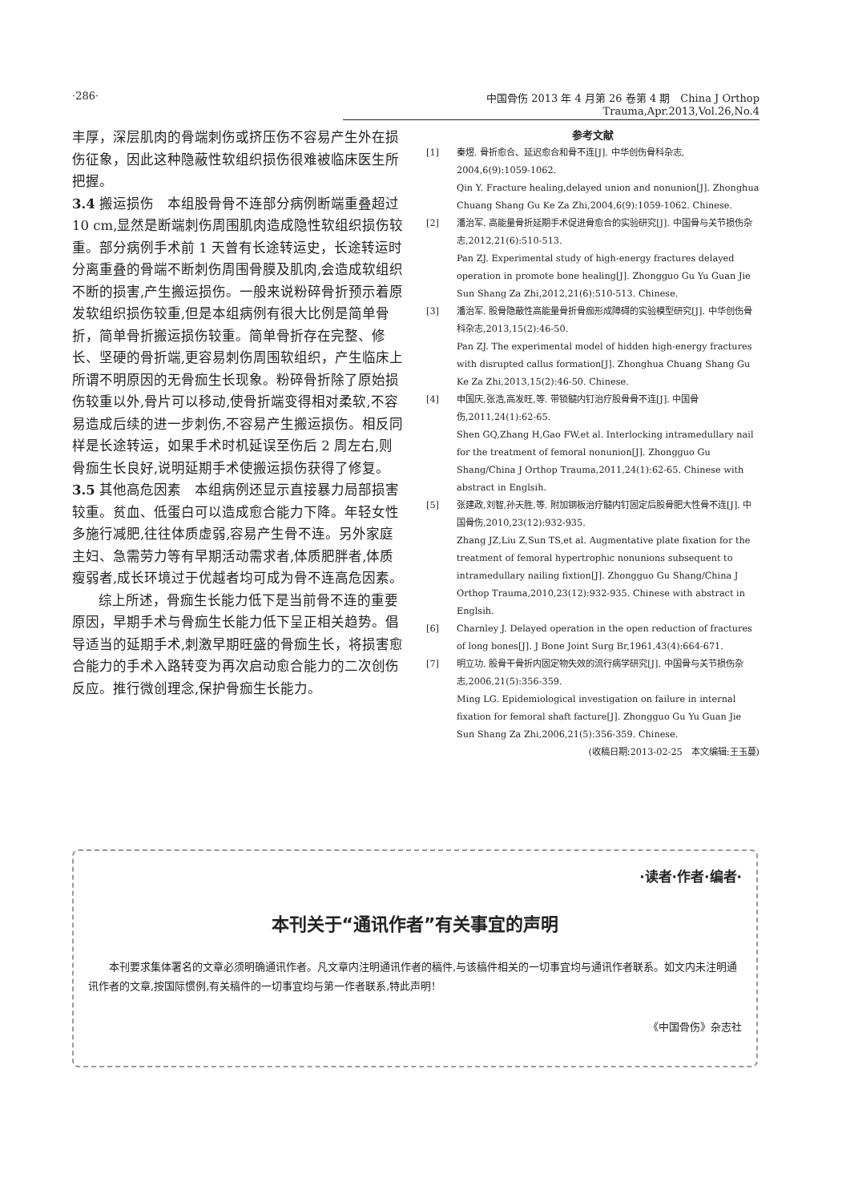·286· 中国骨伤 2013 年 4 月第 26 卷第 4 期　China J Orthop Trauma,Apr.2013,Vol.26,No.4
丰厚，深层肌肉的骨端刺伤或挤压伤不容易产生外在损伤征象，因此这种隐蔽性软组织损伤很难被临床医生所把握。
3.4 搬运损伤　本组股骨骨不连部分病例断端重叠超过 10 cm,显然是断端刺伤周围肌肉造成隐性软组织损伤较重。部分病例手术前 1 天曾有长途转运史，长途转运时分离重叠的骨端不断刺伤周围骨膜及肌肉,会造成软组织不断的损害,产生搬运损伤。一般来说粉碎骨折预示着原发软组织损伤较重,但是本组病例有很大比例是简单骨折，简单骨折搬运损伤较重。简单骨折存在完整、修长、坚硬的骨折端,更容易刺伤周围软组织，产生临床上所谓不明原因的无骨痂生长现象。粉碎骨折除了原始损伤较重以外,骨片可以移动,使骨折端变得相对柔软,不容易造成后续的进一步刺伤,不容易产生搬运损伤。相反同样是长途转运，如果手术时机延误至伤后 2 周左右,则骨痂生长良好,说明延期手术使搬运损伤获得了修复。
3.5 其他高危因素　本组病例还显示直接暴力局部损害较重。贫血、低蛋白可以造成愈合能力下降。年轻女性多施行减肥,往往体质虚弱,容易产生骨不连。另外家庭主妇、急需劳力等有早期活动需求者,体质肥胖者,体质瘦弱者,成长环境过于优越者均可成为骨不连高危因素。
综上所述，骨痂生长能力低下是当前骨不连的重要原因，早期手术与骨痂生长能力低下呈正相关趋势。倡导适当的延期手术,刺激早期旺盛的骨痂生长，将损害愈合能力的手术入路转变为再次启动愈合能力的二次创伤反应。推行微创理念,保护骨痂生长能力。
参考文献
[1] 秦煜. 骨折愈合、延迟愈合和骨不连[J]. 中华创伤骨科杂志, 2004,6(9):1059-1062.
Qin Y. Fracture healing,delayed union and nonunion[J]. Zhonghua Chuang Shang Gu Ke Za Zhi,2004,6(9):1059-1062. Chinese.
[2] 潘治军. 高能量骨折延期手术促进骨愈合的实验研究[J]. 中国骨与关节损伤杂志,2012,21(6):510-513.
Pan ZJ. Experimental study of high-energy fractures delayed operation in promote bone healing[J]. Zhongguo Gu Yu Guan Jie Sun Shang Za Zhi,2012,21(6):510-513. Chinese.
[3] 潘治军. 股骨隐蔽性高能量骨折骨痂形成障碍的实验模型研究[J]. 中华创伤骨科杂志,2013,15(2):46-50.
Pan ZJ. The experimental model of hidden high-energy fractures with disrupted callus formation[J]. Zhonghua Chuang Shang Gu Ke Za Zhi,2013,15(2):46-50. Chinese.
[4] 申国庆,张浩,高发旺,等. 带锁髓内钉治疗股骨骨不连[J]. 中国骨伤,2011,24(1):62-65.
Shen GQ,Zhang H,Gao FW,et al. Interlocking intramedullary nail for the treatment of femoral nonunion[J]. Zhongguo Gu Shang/China J Orthop Trauma,2011,24(1):62-65. Chinese with abstract in Englsih.
[5] 张建政,刘智,孙天胜,等. 附加钢板治疗髓内钉固定后股骨肥大性骨不连[J]. 中国骨伤,2010,23(12):932-935.
Zhang JZ,Liu Z,Sun TS,et al. Augmentative plate fixation for the treatment of femoral hypertrophic nonunions subsequent to intramedullary nailing fixtion[J]. Zhongguo Gu Shang/China J Orthop Trauma,2010,23(12):932-935. Chinese with abstract in Englsih.
[6] Charnley J. Delayed operation in the open reduction of fractures of long bones[J]. J Bone Joint Surg Br,1961,43(4):664-671.
[7] 明立功. 股骨干骨折内固定物失效的流行病学研究[J]. 中国骨与关节损伤杂志,2006,21(5):356-359.
Ming LG. Epidemiological investigation on failure in internal fixation for femoral shaft facture[J]. Zhongguo Gu Yu Guan Jie Sun Shang Za Zhi,2006,21(5):356-359. Chinese.
(收稿日期:2013-02-25　本文编辑:王玉蔓)
·读者·作者·编者·
本刊关于“通讯作者”有关事宜的声明
本刊要求集体署名的文章必须明确通讯作者。凡文章内注明通讯作者的稿件,与该稿件相关的一切事宜均与通讯作者联系。如文内未注明通讯作者的文章,按国际惯例,有关稿件的一切事宜均与第一作者联系,特此声明!
《中国骨伤》杂志社